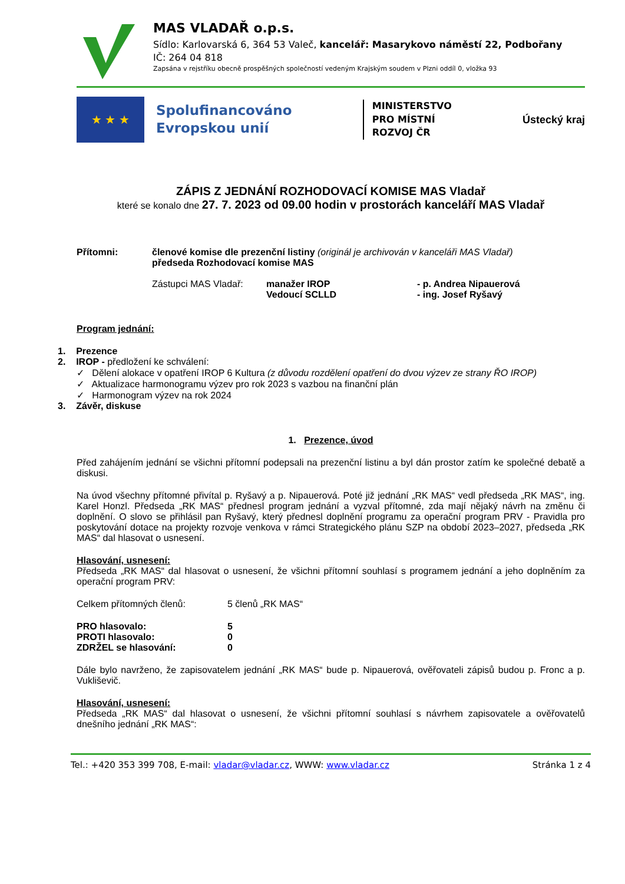MAS VLADAŘ o.p.s.
Sídlo: Karlovarská 6, 364 53 Valeč, kancelář: Masarykovo náměstí 22, Podbořany
IČ: 264 04 818
Zapsána v rejstříku obecně prospěšných společností vedeným Krajským soudem v Plzni oddíl 0, vložka 93
★ ★ ★
Spolufinancováno
Evropskou unií
MINISTERSTVO
PRO MÍSTNÍ
ROZVOJ ČR
Ústecký kraj
ZÁPIS Z JEDNÁNÍ ROZHODOVACÍ KOMISE MAS Vladař
které se konalo dne 27. 7. 2023 od 09.00 hodin v prostorách kanceláří MAS Vladař
Přítomni: členové komise dle prezenční listiny (originál je archivován v kanceláři MAS Vladař)
předseda Rozhodovací komise MAS
Zástupci MAS Vladař: manažer IROP
Vedoucí SCLLD - p. Andrea Nipauerová
- ing. Josef Ryšavý
Program jednání:
1. Prezence
2. IROP - předložení ke schválení:
✓ Dělení alokace v opatření IROP 6 Kultura (z důvodu rozdělení opatření do dvou výzev ze strany ŘO IROP)
✓ Aktualizace harmonogramu výzev pro rok 2023 s vazbou na finanční plán
✓ Harmonogram výzev na rok 2024
3. Závěr, diskuse
1. Prezence, úvod
Před zahájením jednání se všichni přítomní podepsali na prezenční listinu a byl dán prostor zatím ke společné debatě a diskusi.
Na úvod všechny přítomné přivítal p. Ryšavý a p. Nipauerová. Poté již jednání „RK MAS“ vedl předseda „RK MAS“, ing. Karel Honzl. Předseda „RK MAS“ přednesl program jednání a vyzval přítomné, zda mají nějaký návrh na změnu či doplnění. O slovo se přihlásil pan Ryšavý, který přednesl doplnění programu za operační program PRV - Pravidla pro poskytování dotace na projekty rozvoje venkova v rámci Strategického plánu SZP na období 2023–2027, předseda „RK MAS“ dal hlasovat o usnesení.
Hlasování, usnesení:
Předseda „RK MAS“ dal hlasovat o usnesení, že všichni přítomní souhlasí s programem jednání a jeho doplněním za operační program PRV:
Celkem přítomných členů: 5 členů „RK MAS“
PRO hlasovalo: 5
PROTI hlasovalo: 0
ZDRŽEL se hlasování: 0
Dále bylo navrženo, že zapisovatelem jednání „RK MAS“ bude p. Nipauerová, ověřovateli zápisů budou p. Fronc a p. Vukliševič.
Hlasování, usnesení:
Předseda „RK MAS“ dal hlasovat o usnesení, že všichni přítomní souhlasí s návrhem zapisovatele a ověřovatelů dnešního jednání „RK MAS“:
Tel.: +420 353 399 708, E-mail: vladar@vladar.cz, WWW: www.vladar.cz Stránka 1 z 4